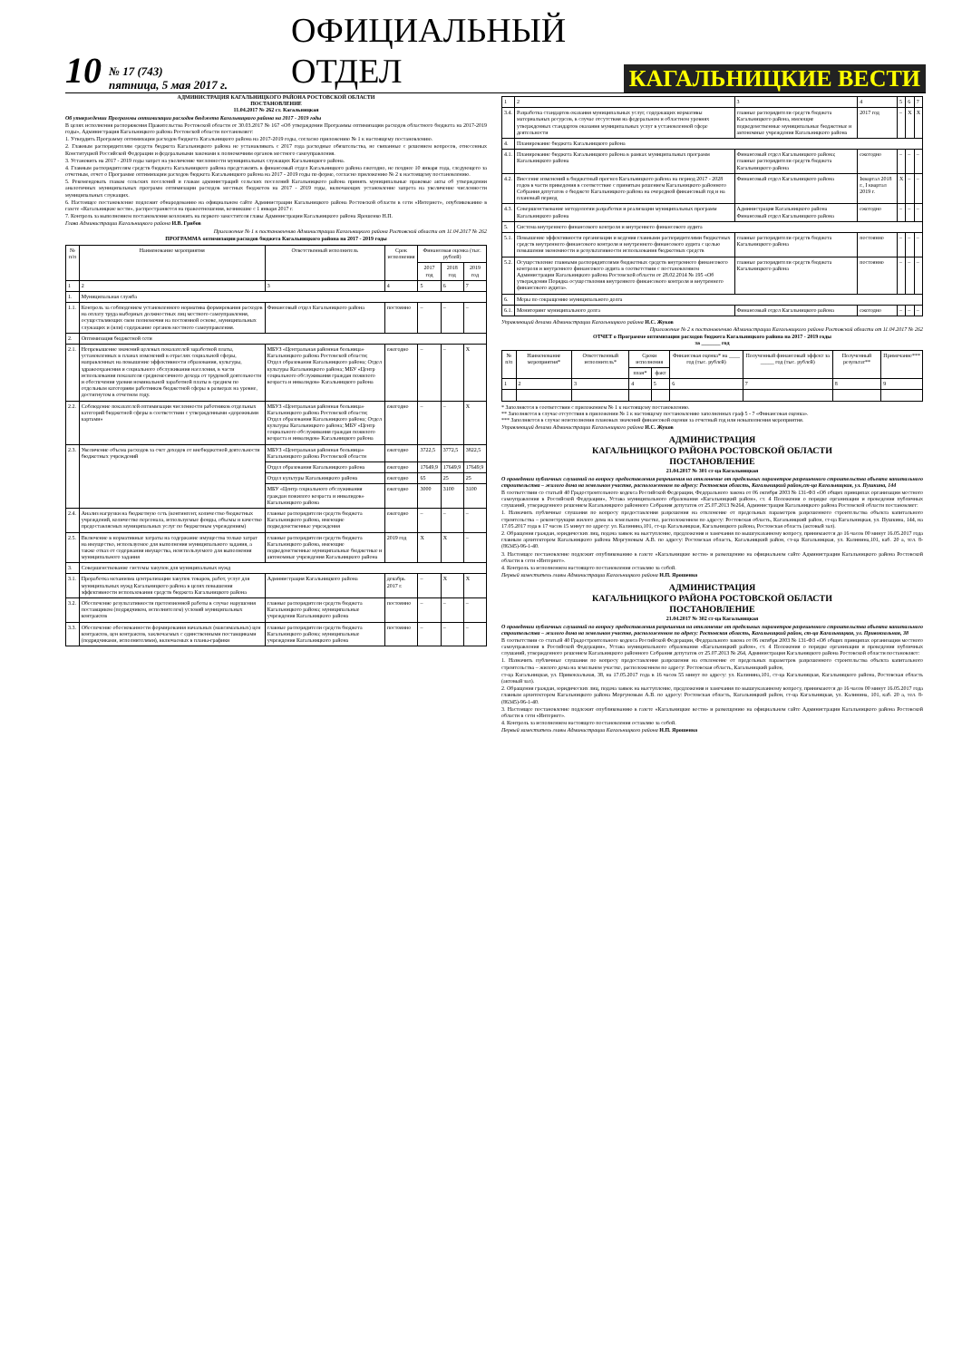10 № 17 (743)
пятница, 5 мая 2017 г. ОФИЦИАЛЬНЫЙ ОТДЕЛ КАГАЛЬНИЦКИЕ ВЕСТИ
АДМИНИСТРАЦИЯ КАГАЛЬНИЦКОГО РАЙОНА РОСТОВСКОЙ ОБЛАСТИ
ПОСТАНОВЛЕНИЕ
11.04.2017 № 262 ст. Кагальницкая
Об утверждении Программы оптимизации расходов бюджета Кагальницкого района на 2017 - 2019 годы
В целях исполнения распоряжения Правительства Ростовской области от 30.03.2017 № 167 «Об утверждении Программы оптимизации расходов областного бюджета на 2017-2019 годы», Администрация Кагальницкого района Ростовской области постановляет:
1. Утвердить Программу оптимизации расходов бюджета Кагальницкого района на 2017-2019 годы, согласно приложению № 1 к настоящему постановлению.
2. Главным распорядителям средств бюджета Кагальницкого района не устанавливать с 2017 года расходные обязательства, не связанные с решением вопросов, отнесенных Конституцией Российской Федерации и федеральными законами к полномочиям органов местного самоуправления.
3. Установить на 2017 - 2019 годы запрет на увеличение численности муниципальных служащих Кагальницкого района.
4. Главным распорядителям средств бюджета Кагальницкого района представлять в финансовый отдел Кагальницкого района ежегодно, не позднее 10 января года, следующего за отчетным, отчет о Программе оптимизации расходов бюджета Кагальницкого района на 2017 - 2019 годы по форме, согласно приложению № 2 к настоящему постановлению.
5. Рекомендовать главам сельских поселений и главам администраций сельских поселений Кагальницкого района принять муниципальные правовые акты об утверждении аналогичных муниципальных программ оптимизации расходов местных бюджетов на 2017 - 2019 годы, включающих установление запрета на увеличение численности муниципальных служащих.
6. Настоящее постановление подлежит обнародованию на официальном сайте Администрации Кагальницкого района Ростовской области в сети «Интернет», опубликованию в газете «Кагальницкие вести», распространяется на правоотношения, возникшие с 1 января 2017 г.
7. Контроль за выполнением постановления возложить на первого заместителя главы Администрации Кагальницкого района Ярошенко Н.П.
Глава Администрации Кагальницкого района И.В. Грибов
Приложение № 1 к постановлению Администрации Кагальницкого района Ростовской области от 11.04.2017 № 262
ПРОГРАММА оптимизации расходов бюджета Кагальницкого района на 2017 - 2019 годы
| № п/п | Наименование мероприятия | Ответственный исполнитель | Срок исполнения | Финансовая оценка (тыс. рублей) | | |
| --- | --- | --- | --- | --- | --- | --- |
| | | | | 2017 год | 2018 год | 2019 год |
| 1 | 2 | 3 | 4 | 5 | 6 | 7 |
| 1. | Муниципальная служба | | | | | |
| 1.1. | Контроль за соблюдением установленного норматива формирования расходов на оплату труда выборных должностных лиц местного самоуправления, осуществляющих свои полномочия на постоянной основе, муниципальных служащих и (или) содержание органов местного самоуправления. | Финансовый отдел Кагальницкого района | постоянно | – | – | – |
| 2. | Оптимизация бюджетной сети | | | | | |
| 2.1. | Непревышение значений целевых показателей заработной платы, установленных в планах изменений в отраслях социальной сферы, направленных на повышение эффективности образования, культуры, здравоохранения и социального обслуживания населения, в части использования показателя среднемесячного дохода от трудовой деятельности и обеспечения уровня номинальной заработной платы в среднем по отдельным категориям работников бюджетной сферы в размерах на уровне, достигнутом в отчетном году. | МБУЗ «Центральная районная больница» Кагальницкого района Ростовской области; Отдел образования Кагальницкого района; Отдел культуры Кагальницкого района; МБУ «Центр социального обслуживания граждан пожилого возраста и инвалидов» Кагальницкого района | ежегодно | – | – | X |
| 2.2. | Соблюдение показателей оптимизации численности работников отдельных категорий бюджетной сферы в соответствии с утвержденными «дорожными картами» | МБУЗ «Центральная районная больница» Кагальницкого района Ростовской области; Отдел образования Кагальницкого района; Отдел культуры Кагальницкого района; МБУ «Центр социального обслуживания граждан пожилого возраста и инвалидов» Кагальницкого района | ежегодно | – | – | X |
| 2.3. | Увеличение объема расходов за счет доходов от внебюджетной деятельности бюджетных учреждений | МБУЗ «Центральная районная больница» Кагальницкого района Ростовской области | ежегодно | 3722,5 | 3772,5 | 3822,5 |
| | | Отдел образования Кагальницкого района | ежегодно | 17649,9 | 17649,9 | 17649,9 |
| | | Отдел культуры Кагальницкого района | ежегодно | 65 | 25 | 25 |
| | | МБУ «Центр социального обслуживания граждан пожилого возраста и инвалидов» Кагальницкого района | ежегодно | 3000 | 3100 | 3100 |
| 2.4. | Анализ нагрузки на бюджетную сеть (контингент, количество бюджетных учреждений, количество персонала, используемые фонды, объемы и качество предоставляемых муниципальных услуг по бюджетным учреждениям) | главные распорядители средств бюджета Кагальницкого района, имеющие подведомственные учреждения | ежегодно | – | – | – |
| 2.5. | Включение в нормативные затраты на содержание имущества только затрат на имущество, используемое для выполнения муниципального задания, а также отказ от содержания имущества, неиспользуемого для выполнения муниципального задания | главные распорядители средств бюджета Кагальницкого района, имеющие подведомственные муниципальные бюджетные и автономные учреждения Кагальницкого района | 2019 год | X | X | – |
| 3. | Совершенствование системы закупок для муниципальных нужд | | | | | |
| 3.1. | Проработка механизма централизации закупок товаров, работ, услуг для муниципальных нужд Кагальницкого района в целях повышения эффективности использования средств бюджета Кагальницкого района | Администрация Кагальницкого района | декабрь 2017 г. | – | X | X |
| 3.2. | Обеспечение результативности претензионной работы в случае нарушения поставщиком (подрядчиком, исполнителем) условий муниципальных контрактов | главные распорядители средств бюджета Кагальницкого района; муниципальные учреждения Кагальницкого района | постоянно | – | – | – |
| 3.3. | Обеспечение обоснованности формирования начальных (максимальных) цен контрактов, цен контрактов, заключаемых с единственными поставщиками (подрядчиками, исполнителями), включаемых в планы-графики | главные распорядители средств бюджета Кагальницкого района; муниципальные учреждения Кагальницкого района | постоянно | – | – | – |
| 1 | 2 | 3 | 4 | 5 | 6 | 7 |
| 3.4. | Разработка стандартов оказания муниципальных услуг, содержащих нормативы материальных ресурсов, в случае отсутствия на федеральном и областном уровнях утвержденных стандартов оказания муниципальных услуг в установленной сфере деятельности | главные распорядители средств бюджета Кагальницкого района, имеющие подведомственные муниципальные бюджетные и автономные учреждения Кагальницкого района | 2017 год | – | X | X |
| 4. | Планирование бюджета Кагальницкого района | | | | | |
| 4.1. | Планирование бюджета Кагальницкого района в рамках муниципальных программ Кагальницкого района | Финансовый отдел Кагальницкого района; главные распорядители средств бюджета Кагальницкого района | ежегодно | – | – | – |
| 4.2. | Внесение изменений в бюджетный прогноз Кагальницкого района на период 2017 - 2028 годов в части приведения в соответствие с принятым решением Кагальницкого районного Собрания депутатов о бюджете Кагальницкого района на очередной финансовый год и на плановый период | Финансовый отдел Кагальницкого района | Iквартал 2018 г., I квартал 2019 г. | X | – | – |
| 4.3. | Совершенствование методологии разработки и реализации муниципальных программ Кагальницкого района | Администрация Кагальницкого района Финансовый отдел Кагальницкого района | ежегодно | – | – | – |
| 5. | Система внутреннего финансового контроля и внутреннего финансового аудита | | | | | |
| 5.1. | Повышение эффективности организации и ведения главными распорядителями бюджетных средств внутреннего финансового контроля и внутреннего финансового аудита с целью повышения экономности и результативности использования бюджетных средств | главные распорядители средств бюджета Кагальницкого района | постоянно | – | – | – |
| 5.2. | Осуществление главными распорядителями бюджетных средств внутреннего финансового контроля и внутреннего финансового аудита в соответствии с постановлением Администрации Кагальницкого района Ростовской области от 28.02.2014 № 195 «Об утверждении Порядка осуществления внутреннего финансового контроля и внутреннего финансового аудита». | главные распорядители средств бюджета Кагальницкого района | постоянно | – | – | – |
| 6. | Меры по сокращению муниципального долга | | | | | |
| 6.1. | Мониторинг муниципального долга | Финансовый отдел Кагальницкого района | ежегодно | – | – | – |
Управляющий делами Администрации Кагальницкого района И.С. Жуков
Приложение № 2 к постановлению Администрации Кагальницкого района Ростовской области от 11.04.2017 № 262
ОТЧЕТ о Программе оптимизации расходов бюджета Кагальницкого района на 2017 - 2019 годы
за _______ год
| № п/п | Наименование мероприятия* | Ответственный исполнитель* | Сроки исполнения | | Финансовая оценка* на ____ год (тыс. рублей) | Полученный финансовый эффект за _____ год (тыс. рублей) | Полученный результат** | Примечание*** |
| --- | --- | --- | --- | --- | --- | --- | --- | --- |
| | | | план* | факт | | | | |
| 1 | 2 | 3 | 4 | 5 | 6 | 7 | 8 | 9 |
* Заполняется в соответствии с приложением № 1 к настоящему постановлению.
** Заполняется в случае отсутствия в приложении № 1 к настоящему постановлению заполненных граф 5 - 7 «Финансовая оценка».
*** Заполняется в случае неисполнения плановых значений финансовой оценки за отчетный год или невыполнения мероприятия.
Управляющий делами Администрации Кагальницкого района И.С. Жуков
АДМИНИСТРАЦИЯ
КАГАЛЬНИЦКОГО РАЙОНА РОСТОВСКОЙ ОБЛАСТИ
ПОСТАНОВЛЕНИЕ
21.04.2017 № 301 ст-ца Кагальницкая
О проведении публичных слушаний по вопросу предоставления разрешения на отклонение от предельных параметров разрешенного строительства объекта капитального строительства – жилого дома на земельном участке, расположенном по адресу: Ростовская область, Кагальницкий район,ст-ца Кагальницкая, ул. Пушкина, 144
В соответствии со статьей 40 Градостроительного кодекса Российской Федерации, Федерального закона от 06 октября 2003 № 131-ФЗ «Об общих принципах организации местного самоуправления в Российской Федерации», Устава муниципального образования «Кагальницкий район», ст. 4 Положения о порядке организации и проведения публичных слушаний, утвержденного решением Кагальницкого районного Собрания депутатов от 25.07.2013 №264, Администрация Кагальницкого района Ростовской области постановляет:
1. Назначить публичные слушания по вопросу предоставления разрешения на отклонение от предельных параметров разрешенного строительства объекта капитального строительства – реконструкция жилого дома на земельном участке, расположенном по адресу: Ростовская область, Кагальницкий район, ст-ца Кагальницкая, ул. Пушкина, 144, на 17.05.2017 года в 17 часов 15 минут по адресу: ул. Калинина,101, ст-ца Кагальницкая, Кагальницкого района, Ростовская область (актовый зал).
2. Обращения граждан, юридических лиц, подача заявок на выступление, предложения и замечания по вышеуказанному вопросу, принимаются до 16 часов 00 минут 16.05.2017 года главным архитектором Кагальницкого района Моргуновым А.В. по адресу: Ростовская область, Кагальницкий район, ст-ца Кагальницкая, ул. Калинина,101, каб. 20 а, тел. 8-(86345)-96-1-40.
3. Настоящее постановление подлежит опубликованию в газете «Кагальницкие вести» и размещению на официальном сайте Администрации Кагальницкого района Ростовской области в сети «Интернет».
4. Контроль за исполнением настоящего постановления оставляю за собой.
Первый заместитель главы Администрации Кагальницкого района Н.П. Ярошенко
АДМИНИСТРАЦИЯ
КАГАЛЬНИЦКОГО РАЙОНА РОСТОВСКОЙ ОБЛАСТИ
ПОСТАНОВЛЕНИЕ
21.04.2017 № 302 ст-ца Кагальницкая
О проведении публичных слушаний по вопросу предоставления разрешения на отклонение от предельных параметров разрешенного строительства объекта капитального строительства – жилого дома на земельном участке, расположенном по адресу: Ростовская область, Кагальницкий район, ст-ца Кагальницкая, ул. Привокзальная, 38
В соответствии со статьей 40 Градостроительного кодекса Российской Федерации, Федерального закона от 06 октября 2003 № 131-ФЗ «Об общих принципах организации местного самоуправления в Российской Федерации», Устава муниципального образования «Кагальницкий район», ст. 4 Положения о порядке организации и проведения публичных слушаний, утвержденного решением Кагальницкого районного Собрания депутатов от 25.07.2013 № 264, Администрация Кагальницкого района Ростовской области постановляет:
1. Назначить публичные слушания по вопросу предоставления разрешения на отклонение от предельных параметров разрешенного строительства объекта капитального строительства – жилого дома на земельном участке, расположенном по адресу: Ростовская область, Кагальницкий район,
ст-ца Кагальницкая, ул. Привокзальная, 38, на 17.05.2017 года в 16 часов 55 минут по адресу: ул. Калинина,101, ст-ца Кагальницкая, Кагальницкого района, Ростовская область (актовый зал).
2. Обращения граждан, юридических лиц, подача заявок на выступление, предложения и замечания по вышеуказанному вопросу, принимаются до 16 часов 00 минут 16.05.2017 года главным архитектором Кагальницкого района Моргуновым А.В. по адресу: Ростовская область, Кагальницкий район, ст-ца Кагальницкая, ул. Калинина, 101, каб. 20 а, тел. 8-(86345)-96-1-40.
3. Настоящее постановление подлежит опубликованию в газете «Кагальницкие вести» и размещению на официальном сайте Администрации Кагальницкого района Ростовской области в сети «Интернет».
4. Контроль за исполнением настоящего постановления оставляю за собой.
Первый заместитель главы Администрации Кагальницкого района Н.П. Ярошенко